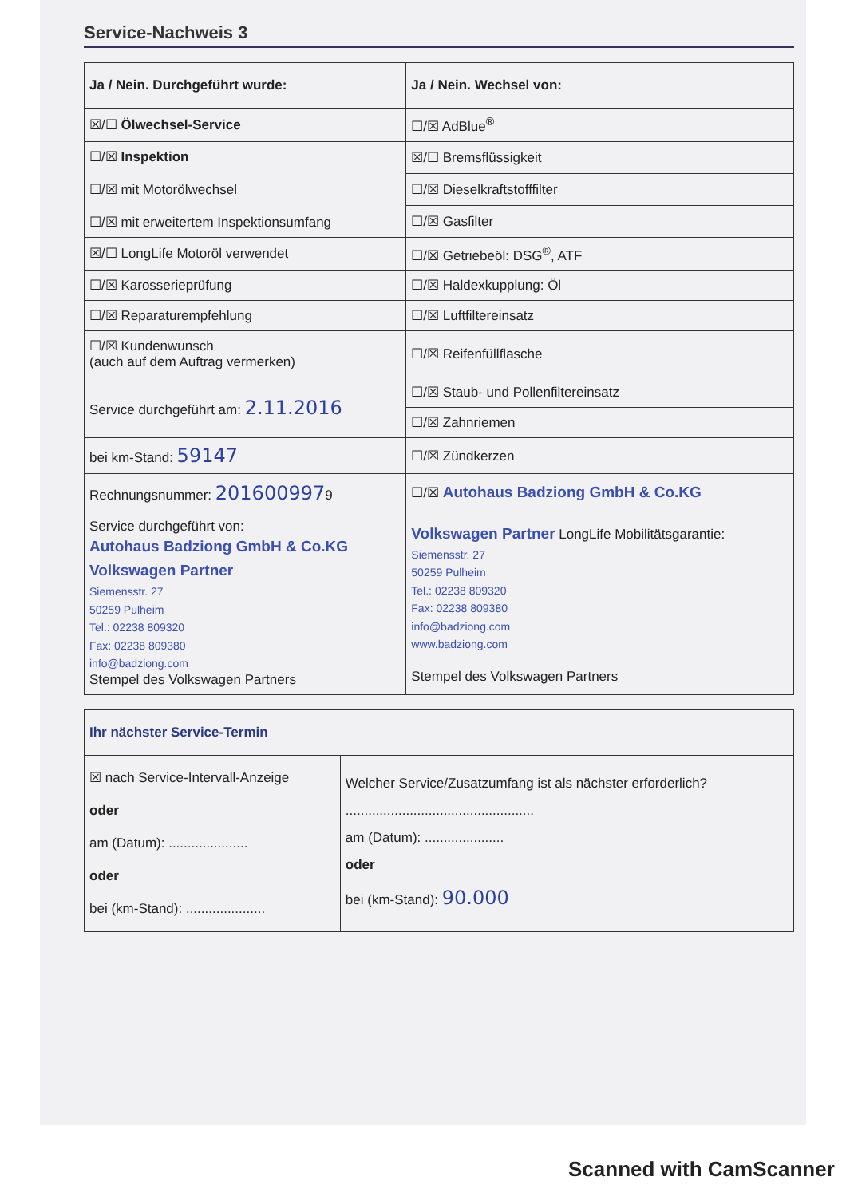Service-Nachweis 3
| Ja / Nein. Durchgeführt wurde: | Ja / Nein. Wechsel von: |
| --- | --- |
| ☒/☐ Ölwechsel-Service | ☐/☒ AdBlue<sup>®</sup> |
| ☐/☒ Inspektion ☐/☒ mit Motorölwechsel ☐/☒ mit erweitertem Inspektionsumfang | ☒/☐ Bremsflüssigkeit |
| | ☐/☒ Dieselkraftstofffilter |
| | ☐/☒ Gasfilter |
| ☒/☐ LongLife Motoröl verwendet | ☐/☒ Getriebeöl: DSG<sup>®</sup>, ATF |
| ☐/☒ Karosserieprüfung | ☐/☒ Haldexkupplung: Öl |
| ☐/☒ Reparaturempfehlung | ☐/☒ Luftfiltereinsatz |
| ☐/☒ Kundenwunsch (auch auf dem Auftrag vermerken) | ☐/☒ Reifenfüllflasche |
| Service durchgeführt am: 2.11.2016 | ☐/☒ Staub- und Pollenfiltereinsatz |
| | ☐/☒ Zahnriemen |
| bei km-Stand: 59147 | ☐/☒ Zündkerzen |
| Rechnungsnummer: 201600997 9 | ☐/☒ Autohaus Badziong GmbH & Co.KG |
| Service durchgeführt von: Autohaus Badziong GmbH & Co.KG Volkswagen Partner Siemensstr. 27 50259 Pulheim Tel.: 02238 809320 Fax: 02238 809380 info@badziong.com Stempel des Volkswagen Partners | Volkswagen Partner LongLife Mobilitätsgarantie: Siemensstr. 27 50259 Pulheim Tel.: 02238 809320 Fax: 02238 809380 info@badziong.com www.badziong.com Stempel des Volkswagen Partners |
| Ihr nächster Service-Termin | |
| --- | --- |
| ☒ nach Service-Intervall-Anzeige oder am (Datum): ..................... oder bei (km-Stand): ..................... | Welcher Service/Zusatzumfang ist als nächster erforderlich? .................................................. am (Datum): ..................... oder bei (km-Stand): 90.000 |
Scanned with CamScanner